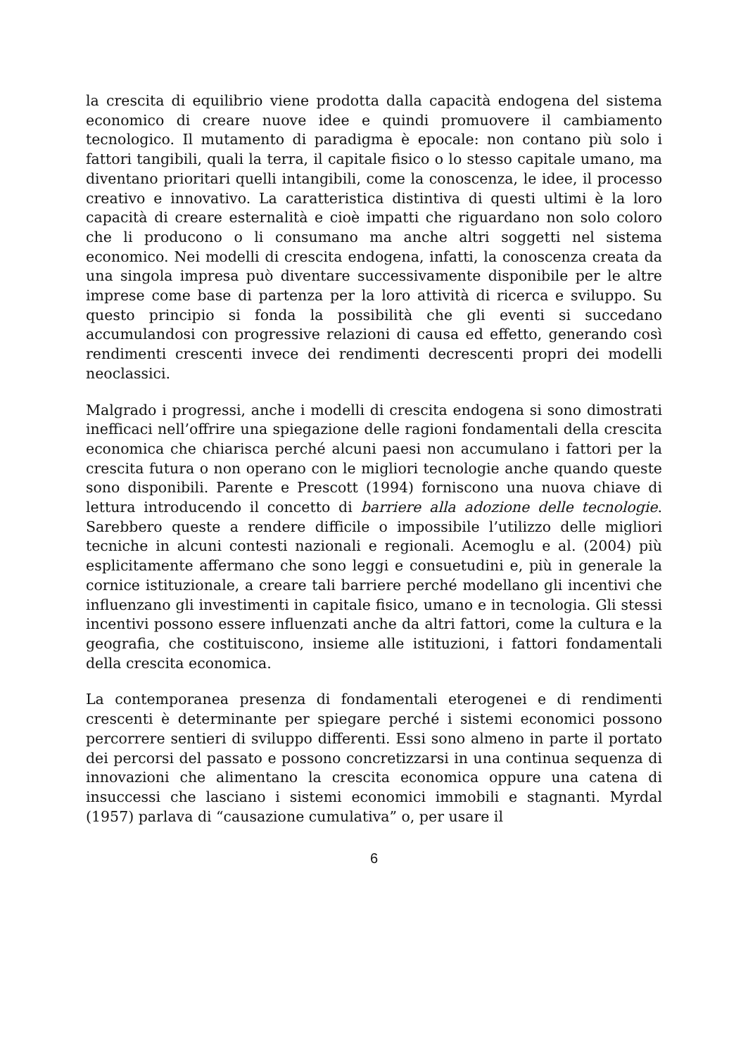la crescita di equilibrio viene prodotta dalla capacità endogena del sistema economico di creare nuove idee e quindi promuovere il cambiamento tecnologico. Il mutamento di paradigma è epocale: non contano più solo i fattori tangibili, quali la terra, il capitale fisico o lo stesso capitale umano, ma diventano prioritari quelli intangibili, come la conoscenza, le idee, il processo creativo e innovativo. La caratteristica distintiva di questi ultimi è la loro capacità di creare esternalità e cioè impatti che riguardano non solo coloro che li producono o li consumano ma anche altri soggetti nel sistema economico. Nei modelli di crescita endogena, infatti, la conoscenza creata da una singola impresa può diventare successivamente disponibile per le altre imprese come base di partenza per la loro attività di ricerca e sviluppo. Su questo principio si fonda la possibilità che gli eventi si succedano accumulandosi con progressive relazioni di causa ed effetto, generando così rendimenti crescenti invece dei rendimenti decrescenti propri dei modelli neoclassici.
Malgrado i progressi, anche i modelli di crescita endogena si sono dimostrati inefficaci nell’offrire una spiegazione delle ragioni fondamentali della crescita economica che chiarisca perché alcuni paesi non accumulano i fattori per la crescita futura o non operano con le migliori tecnologie anche quando queste sono disponibili. Parente e Prescott (1994) forniscono una nuova chiave di lettura introducendo il concetto di barriere alla adozione delle tecnologie. Sarebbero queste a rendere difficile o impossibile l’utilizzo delle migliori tecniche in alcuni contesti nazionali e regionali. Acemoglu e al. (2004) più esplicitamente affermano che sono leggi e consuetudini e, più in generale la cornice istituzionale, a creare tali barriere perché modellano gli incentivi che influenzano gli investimenti in capitale fisico, umano e in tecnologia. Gli stessi incentivi possono essere influenzati anche da altri fattori, come la cultura e la geografia, che costituiscono, insieme alle istituzioni, i fattori fondamentali della crescita economica.
La contemporanea presenza di fondamentali eterogenei e di rendimenti crescenti è determinante per spiegare perché i sistemi economici possono percorrere sentieri di sviluppo differenti. Essi sono almeno in parte il portato dei percorsi del passato e possono concretizzarsi in una continua sequenza di innovazioni che alimentano la crescita economica oppure una catena di insuccessi che lasciano i sistemi economici immobili e stagnanti. Myrdal (1957) parlava di “causazione cumulativa” o, per usare il
6